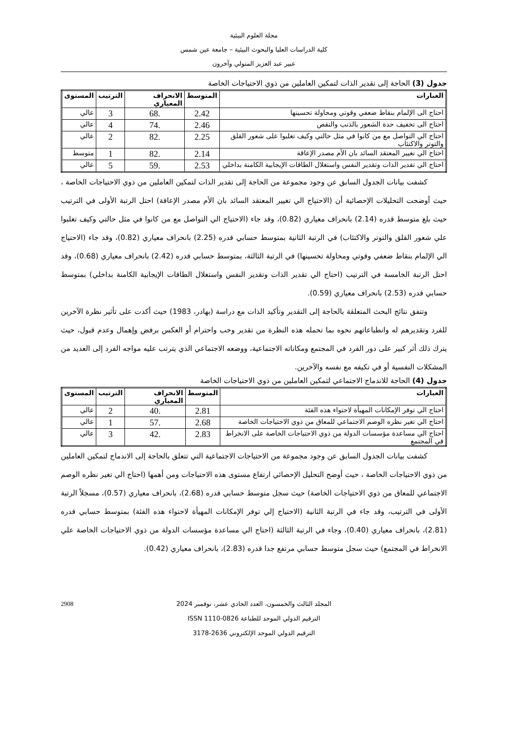مجلة العلوم البيئية
كلية الدراسات العليا والبحوث البيئية – جامعة عين شمس
عبير عبد العزيز المتولي وآخرون
جدول (3) الحاجة إلى تقدير الذات لتمكين العاملين من ذوي الاحتياجات الخاصة
| العبارات | المتوسط | الانحراف المعياري | الترتيب | المستوى |
| --- | --- | --- | --- | --- |
| احتاج الى الإلمام بنقاط ضعفي وقوتي ومحاولة تحسينها | 2.42 | .68 | 3 | عالي |
| احتاج الى تخفيف حدة الشعور بالذنب والنقص | 2.46 | .74 | 4 | عالي |
| احتاج الي التواصل مع من كانوا في مثل حالتي وكيف تغلبوا على شعور القلق والتوتر والاكتئاب | 2.25 | .82 | 2 | عالي |
| احتاج الي تغيير المعتقد السائد بان الأم مصدر الإعاقة | 2.14 | .82 | 1 | متوسط |
| احتاج الي تقدير الذات وتقدير النفس واستغلال الطاقات الإيجابية الكامنة بداخلي | 2.53 | .59 | 5 | عالي |
كشفت بيانات الجدول السابق عن وجود مجموعة من الحاجة إلى تقدير الذات لتمكين العاملين من ذوي الاحتياجات الخاصة ، حيث أوضحت التحليلات الإحصائية أن (الاحتياج الي تغيير المعتقد السائد بان الأم مصدر الإعاقة) احتل الرتبة الأولى في الترتيب حيث بلغ متوسط قدره (2.14) بانحراف معياري (0.82)، وقد جاء (الاحتياج الي التواصل مع من كانوا في مثل حالتي وكيف تغلبوا علي شعور القلق والتوتر والاكتئاب) في الرتبة الثانية بمتوسط حسابي قدره (2.25) بانحراف معياري (0.82)، وقد جاء (الاحتياج الي الإلمام بنقاط ضعفي وقوتي ومحاولة تحسينها) في الرتبة الثالثة، بمتوسط حسابي قدره (2.42) بانحراف معياري (0.68)، وقد احتل الرتبة الخامسة في الترتيب (احتاج الي تقدير الذات وتقدير النفس واستغلال الطاقات الإيجابية الكامنة بداخلي) بمتوسط حسابي قدره (2.53) بانحراف معياري (0.59).
وتتفق نتائج البحث المتعلقة بالحاجة إلى التقدير وتأكيد الذات مع دراسة (بهادر، 1983) حيث أكدت على تأثير نظرة الآخرين للفرد وتقديرهم له وانطباعاتهم نحوه بما تحمله هذه النظرة من تقدير وحب واحترام أو العكس برفض وإهمال وعدم قبول، حيث يترك ذلك أثر كبير على دور الفرد في المجتمع ومكاناته الاجتماعية، ووضعه الاجتماعي الذي يترتب عليه مواجه الفرد إلى العديد من المشكلات النفسية أو في تكيفه مع نفسه والآخرين.
جدول (4) الحاجة للاندماج الاجتماعي لتمكين العاملين من ذوي الاحتياجات الخاصة
| العبارات | المتوسط | الانحراف المعياري | الترتيب | المستوى |
| --- | --- | --- | --- | --- |
| احتاج الي توفر الإمكانات المهيأة لاحتواء هذه الفئة | 2.81 | .40 | 2 | عالي |
| احتاج الي تغير نظره الوصم الاجتماعي للمعاق من ذوي الاحتياجات الخاصة | 2.68 | .57 | 1 | عالي |
| احتاج الي مساعدة مؤسسات الدولة من ذوي الاحتياجات الخاصة على الانخراط في المجتمع | 2.83 | .42 | 3 | عالي |
كشفت بيانات الجدول السابق عن وجود مجموعة من الاحتياجات الاجتماعية التي تتعلق بالحاجة إلى الاندماج لتمكين العاملين من ذوي الاحتياجات الخاصة ، حيث أوضح التحليل الإحصائي ارتفاع مستوى هذه الاحتياجات ومن أهمها (احتاج الي تغير نظره الوصم الاجتماعي للمعاق من ذوي الاحتياجات الخاصة) حيث سجل متوسط حسابي قدره (2.68)، بانحراف معياري (0.57)، مسجلاً الرتبة الأولى في الترتيب، وقد جاء في الرتبة الثانية (الاحتياج إلي توفر الإمكانات المهيأة لاحتواء هذه الفئة) بمتوسط حسابي قدره (2.81)، بانحراف معياري (0.40)، وجاء في الرتبة الثالثة (احتاج الي مساعدة مؤسسات الدولة من ذوي الاحتياجات الخاصة علي الانخراط في المجتمع) حيث سجل متوسط حسابي مرتفع جدا قدره (2.83)، بانحراف معياري (0.42).
2908 المجلد الثالث والخمسون، العدد الحادي عشر، نوفمبر 2024
الترقيم الدولي الموحد للطباعة ISSN 1110-0826
الترقيم الدولي الموحد الإلكتروني 2636-3178